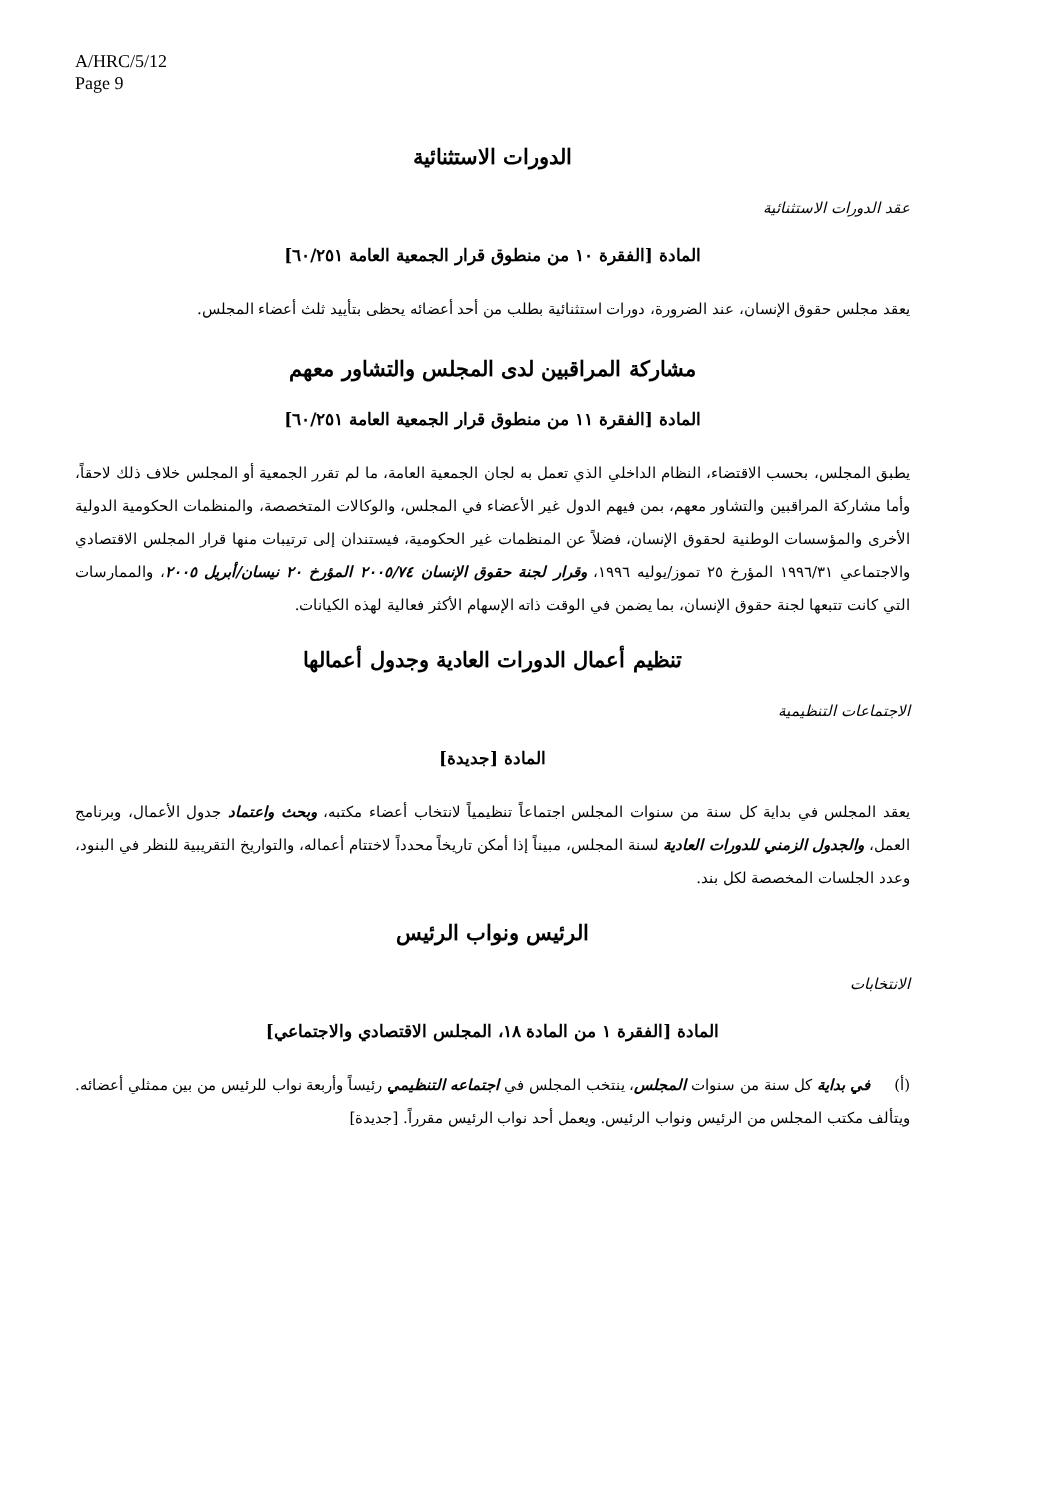A/HRC/5/12
Page 9
الدورات الاستثنائية
عقد الدورات الاستثنائية
المادة [الفقرة ١٠ من منطوق قرار الجمعية العامة ٦٠/٢٥١]
يعقد مجلس حقوق الإنسان، عند الضرورة، دورات استثنائية بطلب من أحد أعضائه يحظى بتأييد ثلث أعضاء المجلس.
مشاركة المراقبين لدى المجلس والتشاور معهم
المادة [الفقرة ١١ من منطوق قرار الجمعية العامة ٦٠/٢٥١]
يطبق المجلس، بحسب الاقتضاء، النظام الداخلي الذي تعمل به لجان الجمعية العامة، ما لم تقرر الجمعية أو المجلس خلاف ذلك لاحقاً، وأما مشاركة المراقبين والتشاور معهم، بمن فيهم الدول غير الأعضاء في المجلس، والوكالات المتخصصة، والمنظمات الحكومية الدولية الأخرى والمؤسسات الوطنية لحقوق الإنسان، فضلاً عن المنظمات غير الحكومية، فيستندان إلى ترتيبات منها قرار المجلس الاقتصادي والاجتماعي ١٩٩٦/٣١ المؤرخ ٢٥ تموز/يوليه ١٩٩٦، وقرار لجنة حقوق الإنسان ٢٠٠٥/٧٤ المؤرخ ٢٠ نيسان/أبريل ٢٠٠٥، والممارسات التي كانت تتبعها لجنة حقوق الإنسان، بما يضمن في الوقت ذاته الإسهام الأكثر فعالية لهذه الكيانات.
تنظيم أعمال الدورات العادية وجدول أعمالها
الاجتماعات التنظيمية
المادة [جديدة]
يعقد المجلس في بداية كل سنة من سنوات المجلس اجتماعاً تنظيمياً لانتخاب أعضاء مكتبه، وبحث واعتماد جدول الأعمال، وبرنامج العمل، والجدول الزمني للدورات العادية لسنة المجلس، مبيناً إذا أمكن تاريخاً محدداً لاختتام أعماله، والتواريخ التقريبية للنظر في البنود، وعدد الجلسات المخصصة لكل بند.
الرئيس ونواب الرئيس
الانتخابات
المادة [الفقرة ١ من المادة ١٨، المجلس الاقتصادي والاجتماعي]
(أ) في بداية كل سنة من سنوات المجلس، ينتخب المجلس في اجتماعه التنظيمي رئيساً وأربعة نواب للرئيس من بين ممثلي أعضائه. ويتألف مكتب المجلس من الرئيس ونواب الرئيس. ويعمل أحد نواب الرئيس مقرراً. [جديدة]